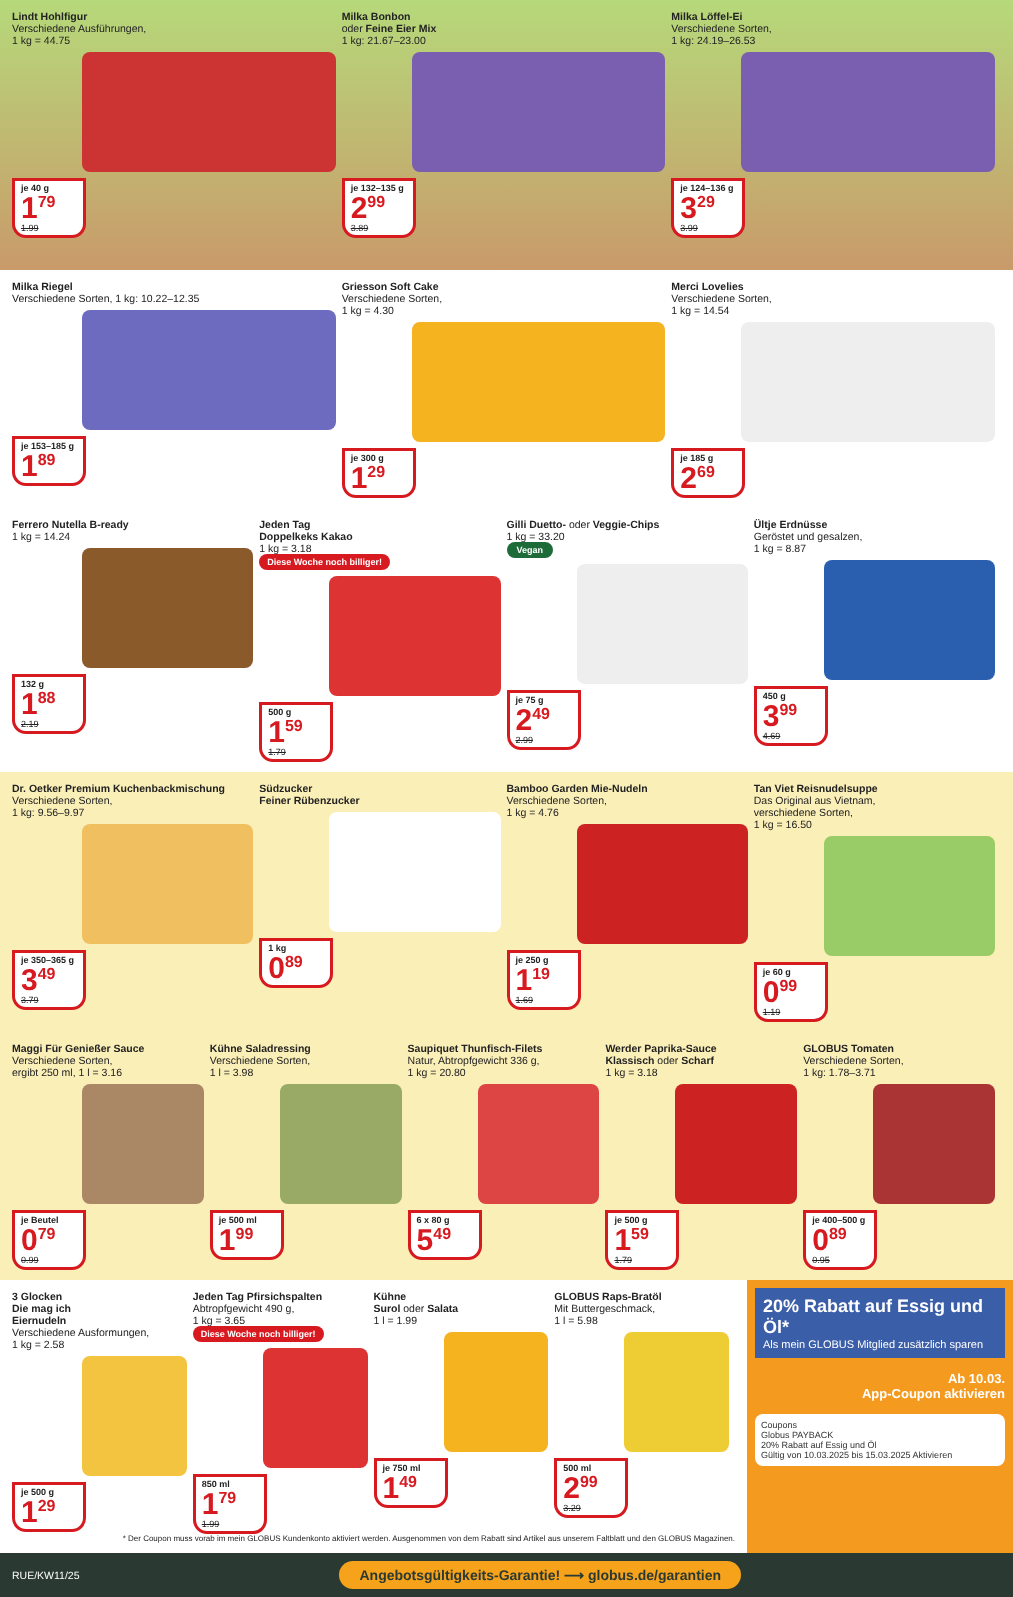Lindt Hohlfigur
Verschiedene Ausführungen,
1 kg = 44.75
je 40 g
1<sup>79</sup>
1.99
Milka Bonbon
oder Feine Eier Mix
1 kg: 21.67–23.00
je 132–135 g
2<sup>99</sup>
3.89
Milka Löffel-Ei
Verschiedene Sorten,
1 kg: 24.19–26.53
je 124–136 g
3<sup>29</sup>
3.99
Milka Riegel
Verschiedene Sorten, 1 kg: 10.22–12.35
je 153–185 g
1<sup>89</sup>
Griesson Soft Cake
Verschiedene Sorten,
1 kg = 4.30
je 300 g
1<sup>29</sup>
Merci Lovelies
Verschiedene Sorten,
1 kg = 14.54
je 185 g
2<sup>69</sup>
Ferrero Nutella B-ready
1 kg = 14.24
132 g
1<sup>88</sup>
2.19
Jeden Tag
Doppelkeks Kakao
1 kg = 3.18
Diese Woche noch billiger!
500 g
1<sup>59</sup>
1.79
Gilli Duetto- oder Veggie-Chips
1 kg = 33.20
Vegan
je 75 g
2<sup>49</sup>
2.99
Ültje Erdnüsse
Geröstet und gesalzen,
1 kg = 8.87
450 g
3<sup>99</sup>
4.69
Dr. Oetker Premium Kuchenbackmischung
Verschiedene Sorten,
1 kg: 9.56–9.97
je 350–365 g
3<sup>49</sup>
3.79
Südzucker
Feiner Rübenzucker
1 kg
0<sup>89</sup>
Bamboo Garden Mie-Nudeln
Verschiedene Sorten,
1 kg = 4.76
je 250 g
1<sup>19</sup>
1.69
Tan Viet Reisnudelsuppe
Das Original aus Vietnam,
verschiedene Sorten,
1 kg = 16.50
je 60 g
0<sup>99</sup>
1.19
Maggi Für Genießer Sauce
Verschiedene Sorten,
ergibt 250 ml, 1 l = 3.16
je Beutel
0<sup>79</sup>
0.99
Kühne Saladressing
Verschiedene Sorten,
1 l = 3.98
je 500 ml
1<sup>99</sup>
Saupiquet Thunfisch-Filets
Natur, Abtropfgewicht 336 g,
1 kg = 20.80
6 x 80 g
5<sup>49</sup>
Werder Paprika-Sauce
Klassisch oder Scharf
1 kg = 3.18
je 500 g
1<sup>59</sup>
1.79
GLOBUS Tomaten
Verschiedene Sorten,
1 kg: 1.78–3.71
je 400–500 g
0<sup>89</sup>
0.95
3 Glocken
Die mag ich
Eiernudeln
Verschiedene Ausformungen,
1 kg = 2.58
je 500 g
1<sup>29</sup>
Jeden Tag Pfirsichspalten
Abtropfgewicht 490 g,
1 kg = 3.65
Diese Woche noch billiger!
850 ml
1<sup>79</sup>
1.99
Kühne
Surol oder Salata
1 l = 1.99
je 750 ml
1<sup>49</sup>
GLOBUS Raps-Bratöl
Mit Buttergeschmack,
1 l = 5.98
500 ml
2<sup>99</sup>
3.29
* Der Coupon muss vorab im mein GLOBUS Kundenkonto aktiviert werden. Ausgenommen von dem Rabatt sind Artikel aus unserem Faltblatt und den GLOBUS Magazinen.
20% Rabatt auf Essig und Öl*
Als mein GLOBUS Mitglied zusätzlich sparen
Ab 10.03.
App-Coupon aktivieren
Coupons
Globus PAYBACK
20% Rabatt auf Essig und Öl
Gültig von 10.03.2025 bis 15.03.2025 Aktivieren
RUE/KW11/25 Angebotsgültigkeits-Garantie! ⟶ globus.de/garantien